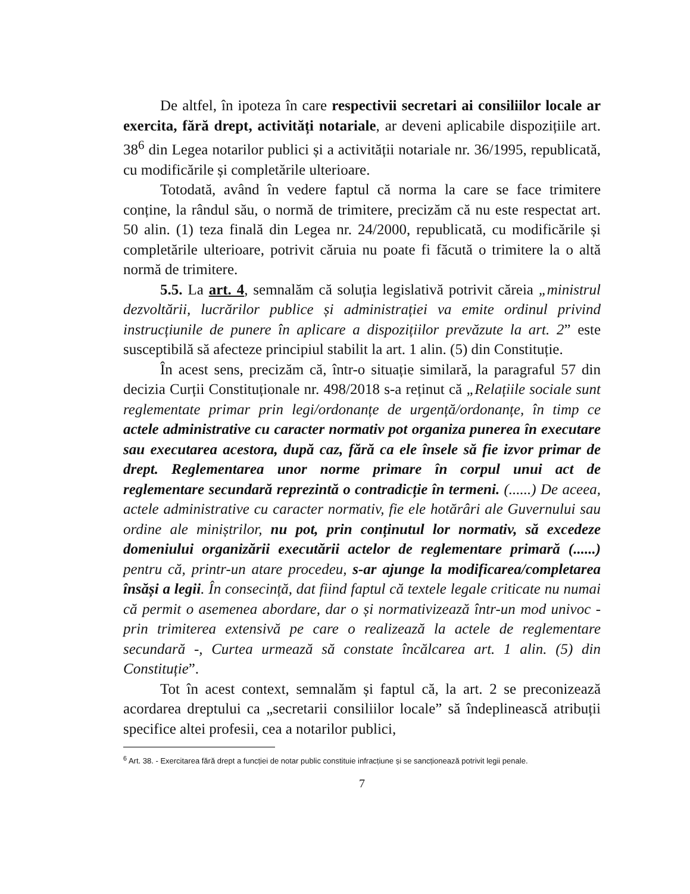De altfel, în ipoteza în care respectivii secretari ai consiliilor locale ar exercita, fără drept, activități notariale, ar deveni aplicabile dispozițiile art. 38<sup>6</sup> din Legea notarilor publici și a activității notariale nr. 36/1995, republicată, cu modificările și completările ulterioare.
Totodată, având în vedere faptul că norma la care se face trimitere conține, la rândul său, o normă de trimitere, precizăm că nu este respectat art. 50 alin. (1) teza finală din Legea nr. 24/2000, republicată, cu modificările și completările ulterioare, potrivit căruia nu poate fi făcută o trimitere la o altă normă de trimitere.
5.5. La art. 4, semnalăm că soluția legislativă potrivit căreia „ministrul dezvoltării, lucrărilor publice și administrației va emite ordinul privind instrucțiunile de punere în aplicare a dispozițiilor prevăzute la art. 2” este susceptibilă să afecteze principiul stabilit la art. 1 alin. (5) din Constituție.
În acest sens, precizăm că, într-o situație similară, la paragraful 57 din decizia Curții Constituționale nr. 498/2018 s-a reținut că „Relațiile sociale sunt reglementate primar prin legi/ordonanțe de urgență/ordonanțe, în timp ce actele administrative cu caracter normativ pot organiza punerea în executare sau executarea acestora, după caz, fără ca ele însele să fie izvor primar de drept. Reglementarea unor norme primare în corpul unui act de reglementare secundară reprezintă o contradicție în termeni. (......) De aceea, actele administrative cu caracter normativ, fie ele hotărâri ale Guvernului sau ordine ale miniștrilor, nu pot, prin conținutul lor normativ, să excedeze domeniului organizării executării actelor de reglementare primară (......) pentru că, printr-un atare procedeu, s-ar ajunge la modificarea/completarea însăși a legii. În consecință, dat fiind faptul că textele legale criticate nu numai că permit o asemenea abordare, dar o și normativizează într-un mod univoc - prin trimiterea extensivă pe care o realizează la actele de reglementare secundară -, Curtea urmează să constate încălcarea art. 1 alin. (5) din Constituție”.
Tot în acest context, semnalăm și faptul că, la art. 2 se preconizează acordarea dreptului ca „secretarii consiliilor locale” să îndeplinească atribuții specifice altei profesii, cea a notarilor publici,
<sup>6</sup> Art. 38. - Exercitarea fără drept a funcției de notar public constituie infracțiune și se sancționează potrivit legii penale.
7